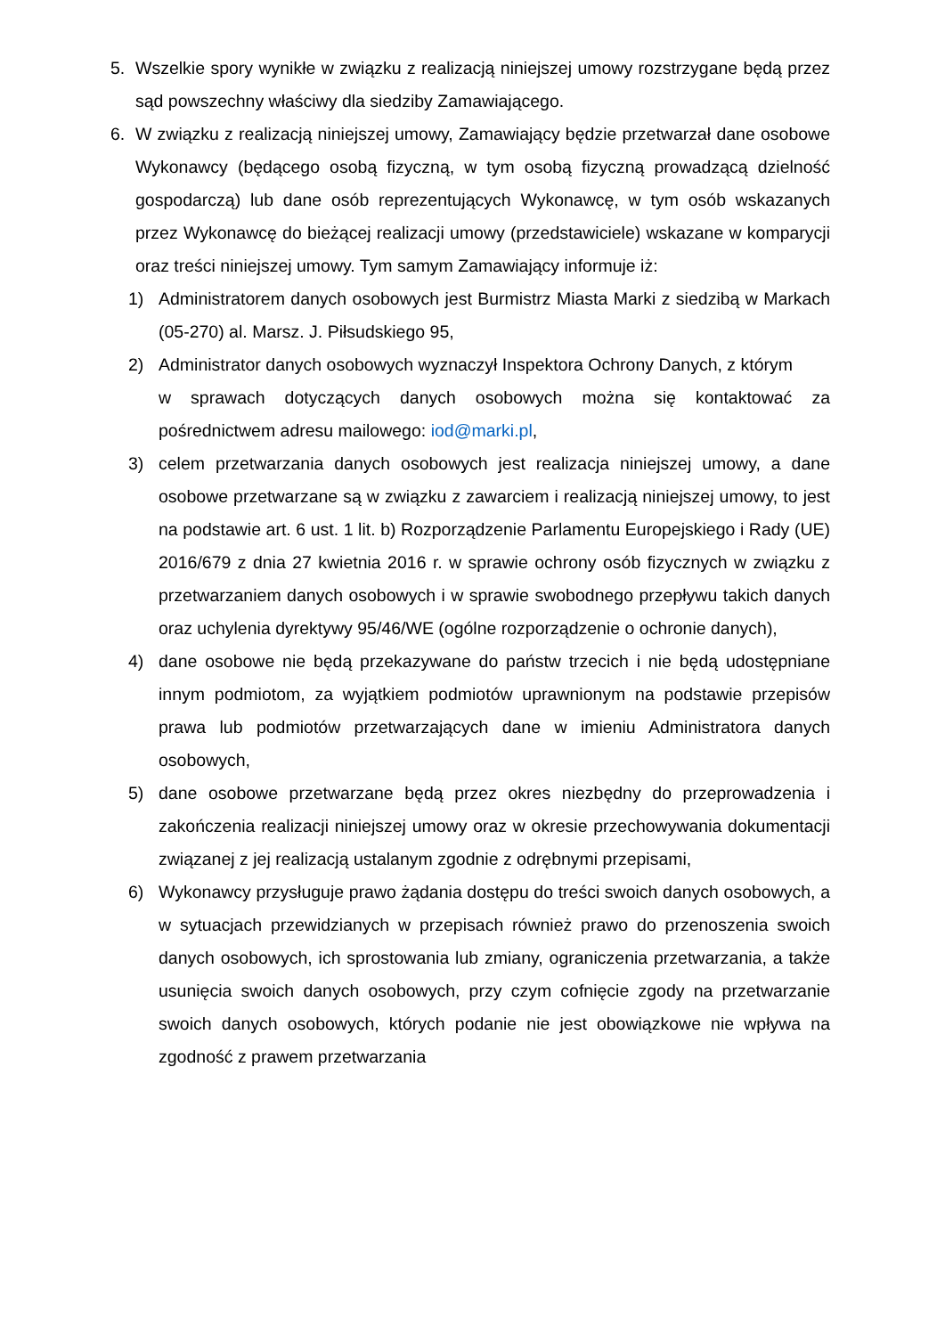5. Wszelkie spory wynikłe w związku z realizacją niniejszej umowy rozstrzygane będą przez sąd powszechny właściwy dla siedziby Zamawiającego.
6. W związku z realizacją niniejszej umowy, Zamawiający będzie przetwarzał dane osobowe Wykonawcy (będącego osobą fizyczną, w tym osobą fizyczną prowadzącą dzielność gospodarczą) lub dane osób reprezentujących Wykonawcę, w tym osób wskazanych przez Wykonawcę do bieżącej realizacji umowy (przedstawiciele) wskazane w komparycji oraz treści niniejszej umowy. Tym samym Zamawiający informuje iż:
1) Administratorem danych osobowych jest Burmistrz Miasta Marki z siedzibą w Markach (05-270) al. Marsz. J. Piłsudskiego 95,
2) Administrator danych osobowych wyznaczył Inspektora Ochrony Danych, z którym
w sprawach dotyczących danych osobowych można się kontaktować za pośrednictwem adresu mailowego: iod@marki.pl,
3) celem przetwarzania danych osobowych jest realizacja niniejszej umowy, a dane osobowe przetwarzane są w związku z zawarciem i realizacją niniejszej umowy, to jest na podstawie art. 6 ust. 1 lit. b) Rozporządzenie Parlamentu Europejskiego i Rady (UE) 2016/679 z dnia 27 kwietnia 2016 r. w sprawie ochrony osób fizycznych w związku z przetwarzaniem danych osobowych i w sprawie swobodnego przepływu takich danych oraz uchylenia dyrektywy 95/46/WE (ogólne rozporządzenie o ochronie danych),
4) dane osobowe nie będą przekazywane do państw trzecich i nie będą udostępniane innym podmiotom, za wyjątkiem podmiotów uprawnionym na podstawie przepisów prawa lub podmiotów przetwarzających dane w imieniu Administratora danych osobowych,
5) dane osobowe przetwarzane będą przez okres niezbędny do przeprowadzenia i zakończenia realizacji niniejszej umowy oraz w okresie przechowywania dokumentacji związanej z jej realizacją ustalanym zgodnie z odrębnymi przepisami,
6) Wykonawcy przysługuje prawo żądania dostępu do treści swoich danych osobowych, a w sytuacjach przewidzianych w przepisach również prawo do przenoszenia swoich danych osobowych, ich sprostowania lub zmiany, ograniczenia przetwarzania, a także usunięcia swoich danych osobowych, przy czym cofnięcie zgody na przetwarzanie swoich danych osobowych, których podanie nie jest obowiązkowe nie wpływa na zgodność z prawem przetwarzania